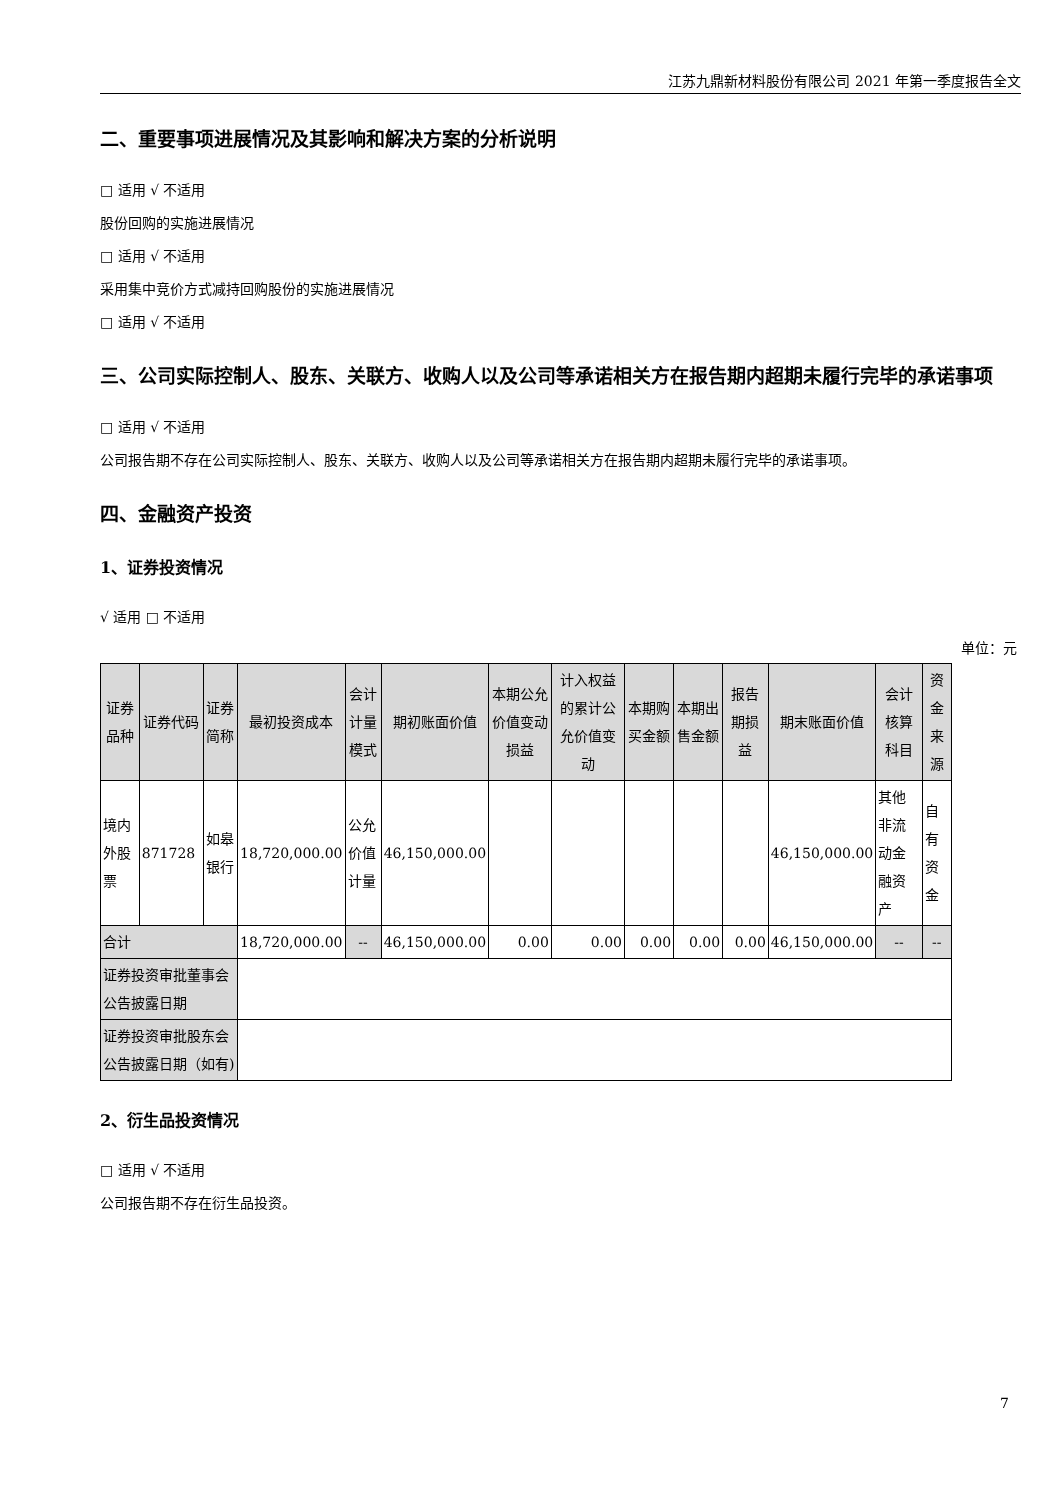江苏九鼎新材料股份有限公司 2021 年第一季度报告全文
二、重要事项进展情况及其影响和解决方案的分析说明
□ 适用 √ 不适用
股份回购的实施进展情况
□ 适用 √ 不适用
采用集中竞价方式减持回购股份的实施进展情况
□ 适用 √ 不适用
三、公司实际控制人、股东、关联方、收购人以及公司等承诺相关方在报告期内超期未履行完毕的承诺事项
□ 适用 √ 不适用
公司报告期不存在公司实际控制人、股东、关联方、收购人以及公司等承诺相关方在报告期内超期未履行完毕的承诺事项。
四、金融资产投资
1、证券投资情况
√ 适用 □ 不适用
单位：元
| 证券品种 | 证券代码 | 证券简称 | 最初投资成本 | 会计计量模式 | 期初账面价值 | 本期公允价值变动损益 | 计入权益的累计公允价值变动 | 本期购买金额 | 本期出售金额 | 报告期损益 | 期末账面价值 | 会计核算科目 | 资金来源 |
| --- | --- | --- | --- | --- | --- | --- | --- | --- | --- | --- | --- | --- | --- |
| 境内外股票 | 871728 | 如皋银行 | 18,720,000.00 | 公允价值计量 | 46,150,000.00 | | | | | | 46,150,000.00 | 其他非流动金融资产 | 自有资金 |
| 合计 | | | 18,720,000.00 | -- | 46,150,000.00 | 0.00 | 0.00 | 0.00 | 0.00 | 0.00 | 46,150,000.00 | -- | -- |
| 证券投资审批董事会公告披露日期 | | | | | | | | | | | | | |
| 证券投资审批股东会公告披露日期（如有) | | | | | | | | | | | | | |
2、衍生品投资情况
□ 适用 √ 不适用
公司报告期不存在衍生品投资。
7